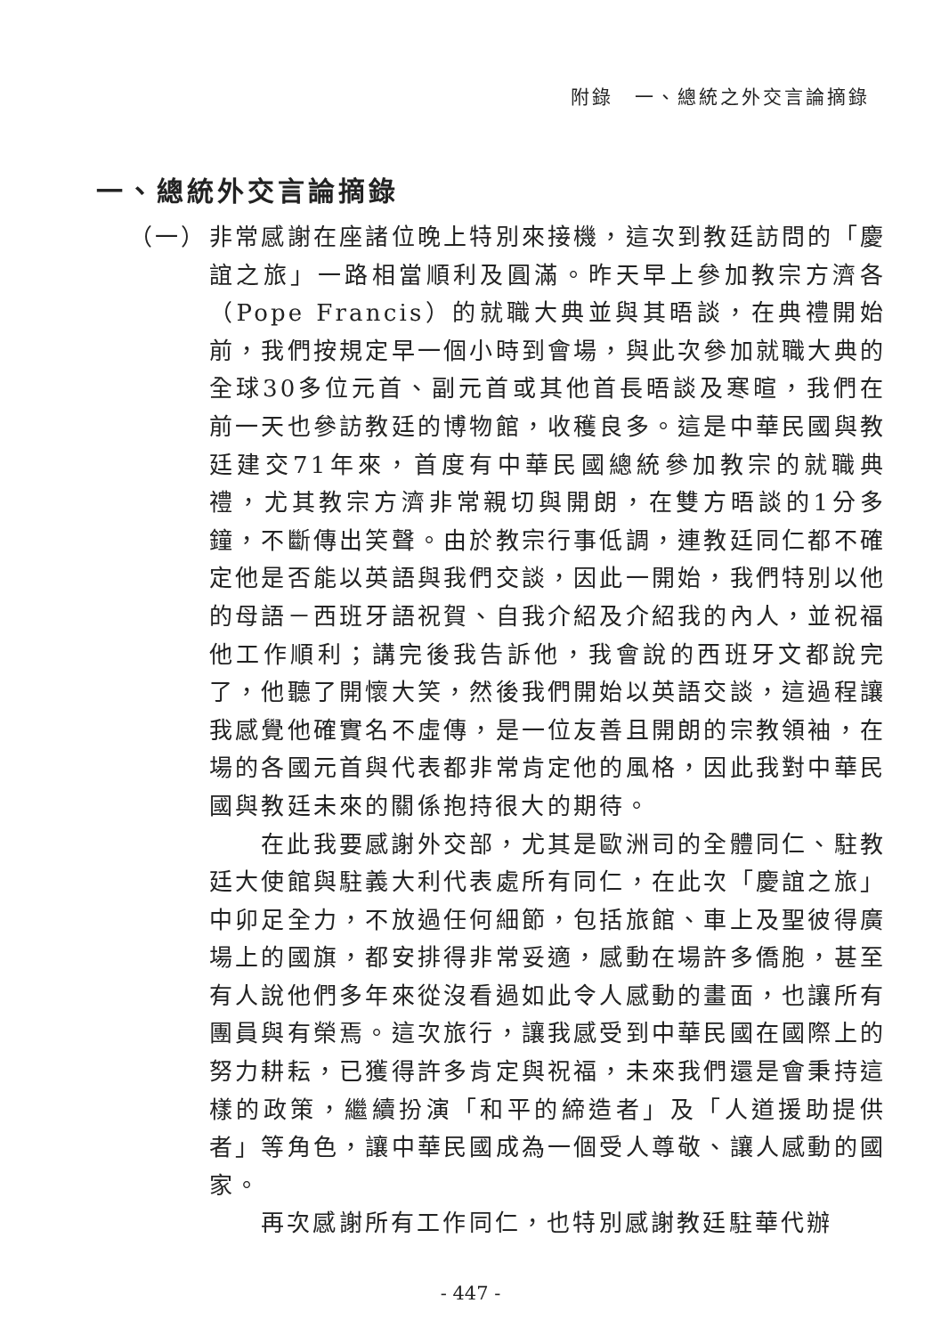附錄　一、總統之外交言論摘錄
一、總統外交言論摘錄
（一） 非常感謝在座諸位晚上特別來接機，這次到教廷訪問的「慶誼之旅」一路相當順利及圓滿。昨天早上參加教宗方濟各（Pope Francis）的就職大典並與其晤談，在典禮開始前，我們按規定早一個小時到會場，與此次參加就職大典的全球30多位元首、副元首或其他首長晤談及寒暄，我們在前一天也參訪教廷的博物館，收穫良多。這是中華民國與教廷建交71年來，首度有中華民國總統參加教宗的就職典禮，尤其教宗方濟非常親切與開朗，在雙方晤談的1分多鐘，不斷傳出笑聲。由於教宗行事低調，連教廷同仁都不確定他是否能以英語與我們交談，因此一開始，我們特別以他的母語－西班牙語祝賀、自我介紹及介紹我的內人，並祝福他工作順利；講完後我告訴他，我會說的西班牙文都說完了，他聽了開懷大笑，然後我們開始以英語交談，這過程讓我感覺他確實名不虛傳，是一位友善且開朗的宗教領袖，在場的各國元首與代表都非常肯定他的風格，因此我對中華民國與教廷未來的關係抱持很大的期待。
在此我要感謝外交部，尤其是歐洲司的全體同仁、駐教廷大使館與駐義大利代表處所有同仁，在此次「慶誼之旅」中卯足全力，不放過任何細節，包括旅館、車上及聖彼得廣場上的國旗，都安排得非常妥適，感動在場許多僑胞，甚至有人說他們多年來從沒看過如此令人感動的畫面，也讓所有團員與有榮焉。這次旅行，讓我感受到中華民國在國際上的努力耕耘，已獲得許多肯定與祝福，未來我們還是會秉持這樣的政策，繼續扮演「和平的締造者」及「人道援助提供者」等角色，讓中華民國成為一個受人尊敬、讓人感動的國家。
再次感謝所有工作同仁，也特別感謝教廷駐華代辦
- 447 -